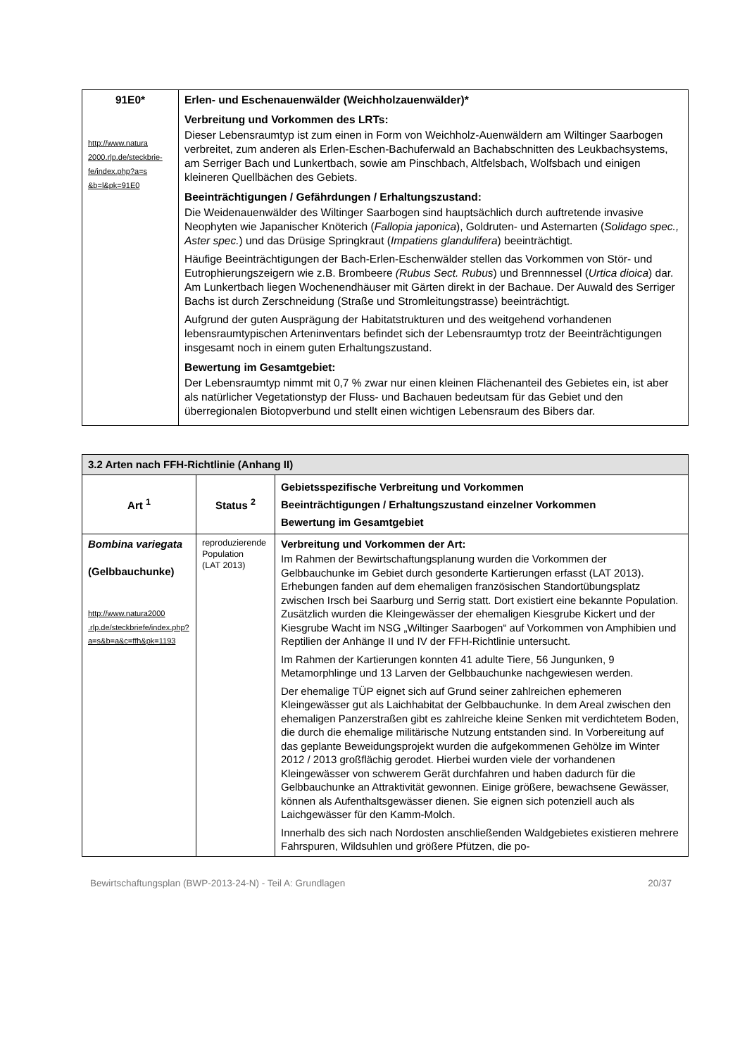| 91E0* http://www.natura 2000.rlp.de/steckbrie- fe/index.php?a=s &b=l&pk=91E0 | Erlen- und Eschenauenwälder (Weichholzauenwälder)* Verbreitung und Vorkommen des LRTs: Dieser Lebensraumtyp ist zum einen in Form von Weichholz-Auenwäldern am Wiltinger Saarbogen verbreitet, zum anderen als Erlen-Eschen-Bachuferwald an Bachabschnitten des Leukbachsystems, am Serriger Bach und Lunkertbach, sowie am Pinschbach, Altfelsbach, Wolfsbach und einigen kleineren Quellbächen des Gebiets. Beeinträchtigungen / Gefährdungen / Erhaltungszustand: Die Weidenauenwälder des Wiltinger Saarbogen sind hauptsächlich durch auftretende invasive Neophyten wie Japanischer Knöterich ( Fallopia japonica ), Goldruten- und Asternarten ( Solidago spec., Aster spec. ) und das Drüsige Springkraut ( Impatiens glandulifera ) beeinträchtigt. Häufige Beeinträchtigungen der Bach-Erlen-Eschenwälder stellen das Vorkommen von Stör- und Eutrophierungszeigern wie z.B. Brombeere (Rubus Sect. Rubus ) und Brennnessel ( Urtica dioica ) dar. Am Lunkertbach liegen Wochenendhäuser mit Gärten direkt in der Bachaue. Der Auwald des Serriger Bachs ist durch Zerschneidung (Straße und Stromleitungstrasse) beeinträchtigt. Aufgrund der guten Ausprägung der Habitatstrukturen und des weitgehend vorhandenen lebensraumtypischen Arteninventars befindet sich der Lebensraumtyp trotz der Beeinträchtigungen insgesamt noch in einem guten Erhaltungszustand. Bewertung im Gesamtgebiet: Der Lebensraumtyp nimmt mit 0,7 % zwar nur einen kleinen Flächenanteil des Gebietes ein, ist aber als natürlicher Vegetationstyp der Fluss- und Bachauen bedeutsam für das Gebiet und den überregionalen Biotopverbund und stellt einen wichtigen Lebensraum des Bibers dar. |
| 3.2 Arten nach FFH-Richtlinie (Anhang II) | | |
| --- | --- | --- |
| Art <sup>1</sup> | Status <sup>2</sup> | Gebietsspezifische Verbreitung und Vorkommen Beeinträchtigungen / Erhaltungszustand einzelner Vorkommen Bewertung im Gesamtgebiet |
| Bombina variegata (Gelbbauchunke) http://www.natura2000 .rlp.de/steckbriefe/index.php?a=s&b=a&c=ffh&pk=1193 | reproduzierende Population (LAT 2013) | Verbreitung und Vorkommen der Art: Im Rahmen der Bewirtschaftungsplanung wurden die Vorkommen der Gelbbauchunke im Gebiet durch gesonderte Kartierungen erfasst (LAT 2013). Erhebungen fanden auf dem ehemaligen französischen Standortübungsplatz zwischen Irsch bei Saarburg und Serrig statt. Dort existiert eine bekannte Population. Zusätzlich wurden die Kleingewässer der ehemaligen Kiesgrube Kickert und der Kiesgrube Wacht im NSG „Wiltinger Saarbogen“ auf Vorkommen von Amphibien und Reptilien der Anhänge II und IV der FFH-Richtlinie untersucht. Im Rahmen der Kartierungen konnten 41 adulte Tiere, 56 Jungunken, 9 Metamorphlinge und 13 Larven der Gelbbauchunke nachgewiesen werden. Der ehemalige TÜP eignet sich auf Grund seiner zahlreichen ephemeren Kleingewässer gut als Laichhabitat der Gelbbauchunke. In dem Areal zwischen den ehemaligen Panzerstraßen gibt es zahlreiche kleine Senken mit verdichtetem Boden, die durch die ehemalige militärische Nutzung entstanden sind. In Vorbereitung auf das geplante Beweidungsprojekt wurden die aufgekommenen Gehölze im Winter 2012 / 2013 großflächig gerodet. Hierbei wurden viele der vorhandenen Kleingewässer von schwerem Gerät durchfahren und haben dadurch für die Gelbbauchunke an Attraktivität gewonnen. Einige größere, bewachsene Gewässer, können als Aufenthaltsgewässer dienen. Sie eignen sich potenziell auch als Laichgewässer für den Kamm-Molch. Innerhalb des sich nach Nordosten anschließenden Waldgebietes existieren mehrere Fahrspuren, Wildsuhlen und größere Pfützen, die po- |
Bewirtschaftungsplan (BWP-2013-24-N) - Teil A: Grundlagen 20/37